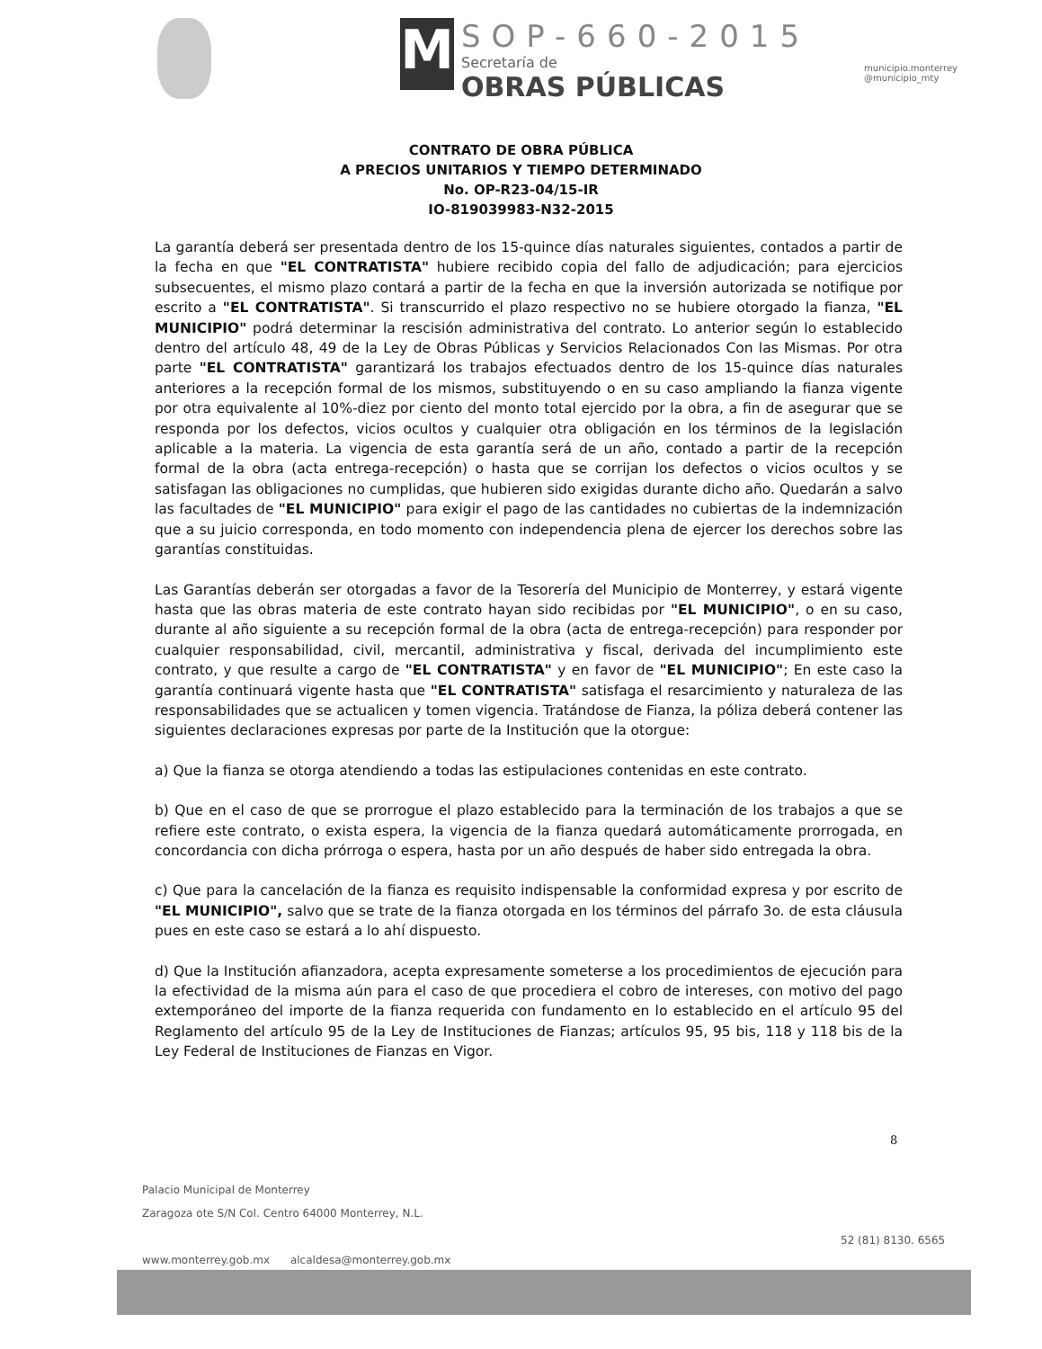M
SOP-660-2015
Secretaría de
OBRAS PÚBLICAS
municipio.monterrey
@municipio_mty
CONTRATO DE OBRA PÚBLICA
A PRECIOS UNITARIOS Y TIEMPO DETERMINADO
No. OP-R23-04/15-IR
IO-819039983-N32-2015
La garantía deberá ser presentada dentro de los 15-quince días naturales siguientes, contados a partir de la fecha en que "EL CONTRATISTA" hubiere recibido copia del fallo de adjudicación; para ejercicios subsecuentes, el mismo plazo contará a partir de la fecha en que la inversión autorizada se notifique por escrito a "EL CONTRATISTA". Si transcurrido el plazo respectivo no se hubiere otorgado la fianza, "EL MUNICIPIO" podrá determinar la rescisión administrativa del contrato. Lo anterior según lo establecido dentro del artículo 48, 49 de la Ley de Obras Públicas y Servicios Relacionados Con las Mismas. Por otra parte "EL CONTRATISTA" garantizará los trabajos efectuados dentro de los 15-quince días naturales anteriores a la recepción formal de los mismos, substituyendo o en su caso ampliando la fianza vigente por otra equivalente al 10%-diez por ciento del monto total ejercido por la obra, a fin de asegurar que se responda por los defectos, vicios ocultos y cualquier otra obligación en los términos de la legislación aplicable a la materia. La vigencia de esta garantía será de un año, contado a partir de la recepción formal de la obra (acta entrega-recepción) o hasta que se corrijan los defectos o vicios ocultos y se satisfagan las obligaciones no cumplidas, que hubieren sido exigidas durante dicho año. Quedarán a salvo las facultades de "EL MUNICIPIO" para exigir el pago de las cantidades no cubiertas de la indemnización que a su juicio corresponda, en todo momento con independencia plena de ejercer los derechos sobre las garantías constituidas.
Las Garantías deberán ser otorgadas a favor de la Tesorería del Municipio de Monterrey, y estará vigente hasta que las obras materia de este contrato hayan sido recibidas por "EL MUNICIPIO", o en su caso, durante al año siguiente a su recepción formal de la obra (acta de entrega-recepción) para responder por cualquier responsabilidad, civil, mercantil, administrativa y fiscal, derivada del incumplimiento este contrato, y que resulte a cargo de "EL CONTRATISTA" y en favor de "EL MUNICIPIO"; En este caso la garantía continuará vigente hasta que "EL CONTRATISTA" satisfaga el resarcimiento y naturaleza de las responsabilidades que se actualicen y tomen vigencia. Tratándose de Fianza, la póliza deberá contener las siguientes declaraciones expresas por parte de la Institución que la otorgue:
a) Que la fianza se otorga atendiendo a todas las estipulaciones contenidas en este contrato.
b) Que en el caso de que se prorrogue el plazo establecido para la terminación de los trabajos a que se refiere este contrato, o exista espera, la vigencia de la fianza quedará automáticamente prorrogada, en concordancia con dicha prórroga o espera, hasta por un año después de haber sido entregada la obra.
c) Que para la cancelación de la fianza es requisito indispensable la conformidad expresa y por escrito de "EL MUNICIPIO", salvo que se trate de la fianza otorgada en los términos del párrafo 3o. de esta cláusula pues en este caso se estará a lo ahí dispuesto.
d) Que la Institución afianzadora, acepta expresamente someterse a los procedimientos de ejecución para la efectividad de la misma aún para el caso de que procediera el cobro de intereses, con motivo del pago extemporáneo del importe de la fianza requerida con fundamento en lo establecido en el artículo 95 del Reglamento del artículo 95 de la Ley de Instituciones de Fianzas; artículos 95, 95 bis, 118 y 118 bis de la Ley Federal de Instituciones de Fianzas en Vigor.
8
Palacio Municipal de Monterrey
Zaragoza ote S/N Col. Centro 64000 Monterrey, N.L.
www.monterrey.gob.mx alcaldesa@monterrey.gob.mx
52 (81) 8130. 6565